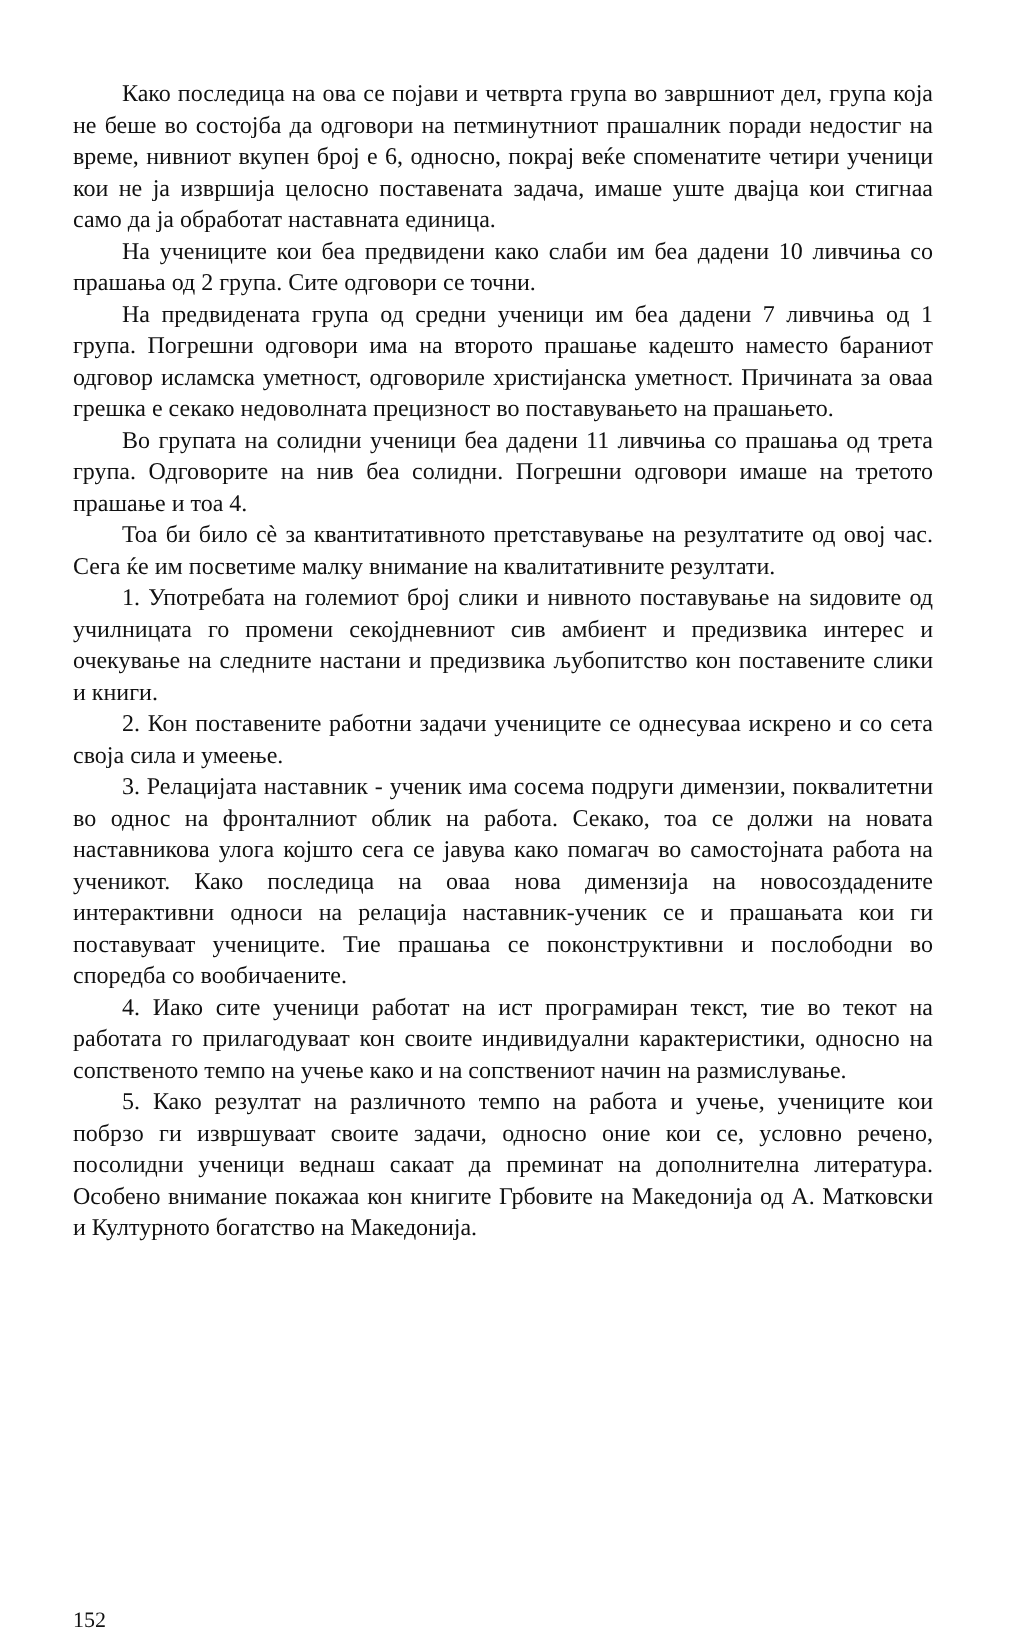Како последица на ова се појави и четврта група во завршниот дел, група која не беше во состојба да одговори на петминутниот прашалник поради недостиг на време, нивниот вкупен број е 6, односно, покрај веќе споменатите четири ученици кои не ја извршија целосно поставената задача, имаше уште двајца кои стигнаа само да ја обработат наставната единица.
На учениците кои беа предвидени како слаби им беа дадени 10 ливчиња со прашања од 2 група. Сите одговори се точни.
На предвидената група од средни ученици им беа дадени 7 ливчиња од 1 група. Погрешни одговори има на второто прашање кадешто наместо бараниот одговор исламска уметност, одговориле христијанска уметност. Причината за оваа грешка е секако недоволната прецизност во поставувањето на прашањето.
Во групата на солидни ученици беа дадени 11 ливчиња со прашања од трета група. Одговорите на нив беа солидни. Погрешни одговори имаше на третото прашање и тоа 4.
Тоа би било сè за квантитативното претставување на резултатите од овој час. Сега ќе им посветиме малку внимание на квалитативните резултати.
1. Употребата на големиот број слики и нивното поставување на ѕидовите од училницата го промени секојдневниот сив амбиент и предизвика интерес и очекување на следните настани и предизвика љубопитство кон поставените слики и книги.
2. Кон поставените работни задачи учениците се однесуваа искрено и со сета своја сила и умеење.
3. Релацијата наставник - ученик има сосема подруги димензии, поквалитетни во однос на фронталниот облик на работа. Секако, тоа се должи на новата наставникова улога којшто сега се јавува како помагач во самостојната работа на ученикот. Како последица на оваа нова димензија на новосоздадените интерактивни односи на релација наставник-ученик се и прашањата кои ги поставуваат учениците. Тие прашања се поконструктивни и пос­лободни во споредба со вообичаените.
4. Иако сите ученици работат на ист програмиран текст, тие во текот на работата го прилагодуваат кон своите индивидуални карактеристики, односно на сопственото темпо на учење како и на сопствениот начин на размислување.
5. Како резултат на различното темпо на работа и учење, учениците кои побрзо ги извршуваат своите задачи, односно оние кои се, условно речено, посолидни ученици веднаш сакаат да преминат на дополнителна литература. Особено внимание покажаа кон книгите Грбовите на Македонија од А. Матковски и Културното богатство на Македонија.
152